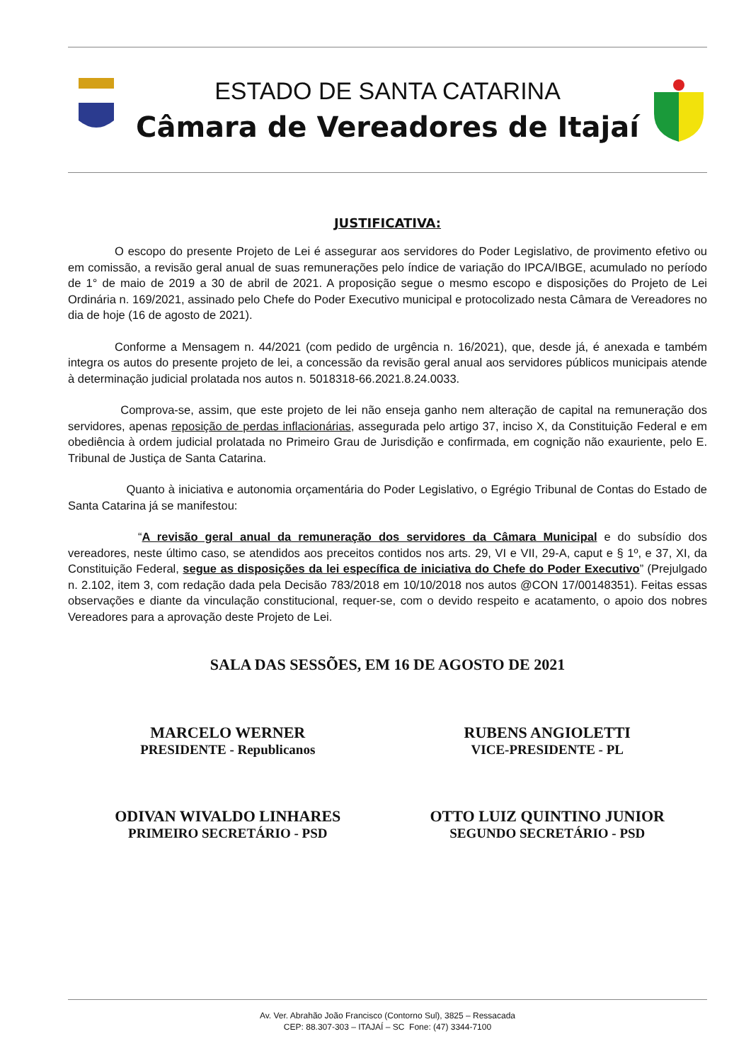ESTADO DE SANTA CATARINA
Câmara de Vereadores de Itajaí
JUSTIFICATIVA:
    O escopo do presente Projeto de Lei é assegurar aos servidores do Poder Legislativo, de provimento efetivo ou em comissão, a revisão geral anual de suas remunerações pelo índice de variação do IPCA/IBGE, acumulado no período de 1° de maio de 2019 a 30 de abril de 2021. A proposição segue o mesmo escopo e disposições do Projeto de Lei Ordinária n. 169/2021, assinado pelo Chefe do Poder Executivo municipal e protocolizado nesta Câmara de Vereadores no dia de hoje (16 de agosto de 2021).
    Conforme a Mensagem n. 44/2021 (com pedido de urgência n. 16/2021), que, desde já, é anexada e também integra os autos do presente projeto de lei, a concessão da revisão geral anual aos servidores públicos municipais atende à determinação judicial prolatada nos autos n. 5018318-66.2021.8.24.0033.
     Comprova-se, assim, que este projeto de lei não enseja ganho nem alteração de capital na remuneração dos servidores, apenas reposição de perdas inflacionárias, assegurada pelo artigo 37, inciso X, da Constituição Federal e em obediência à ordem judicial prolatada no Primeiro Grau de Jurisdição e confirmada, em cognição não exauriente, pelo E. Tribunal de Justiça de Santa Catarina.
     Quanto à iniciativa e autonomia orçamentária do Poder Legislativo, o Egrégio Tribunal de Contas do Estado de Santa Catarina já se manifestou:
      “A revisão geral anual da remuneração dos servidores da Câmara Municipal e do subsídio dos vereadores, neste último caso, se atendidos aos preceitos contidos nos arts. 29, VI e VII, 29-A, caput e § 1º, e 37, XI, da Constituição Federal, segue as disposições da lei específica de iniciativa do Chefe do Poder Executivo” (Prejulgado n. 2.102, item 3, com redação dada pela Decisão 783/2018 em 10/10/2018 nos autos @CON 17/00148351). Feitas essas observações e diante da vinculação constitucional, requer-se, com o devido respeito e acatamento, o apoio dos nobres Vereadores para a aprovação deste Projeto de Lei.
SALA DAS SESSÕES, EM 16 DE AGOSTO DE 2021
MARCELO WERNER
PRESIDENTE - Republicanos
RUBENS ANGIOLETTI
VICE-PRESIDENTE - PL
ODIVAN WIVALDO LINHARES
PRIMEIRO SECRETÁRIO - PSD
OTTO LUIZ QUINTINO JUNIOR
SEGUNDO SECRETÁRIO - PSD
Av. Ver. Abrahão João Francisco (Contorno Sul), 3825 – Ressacada
CEP: 88.307-303 – ITAJAÍ – SC Fone: (47) 3344-7100